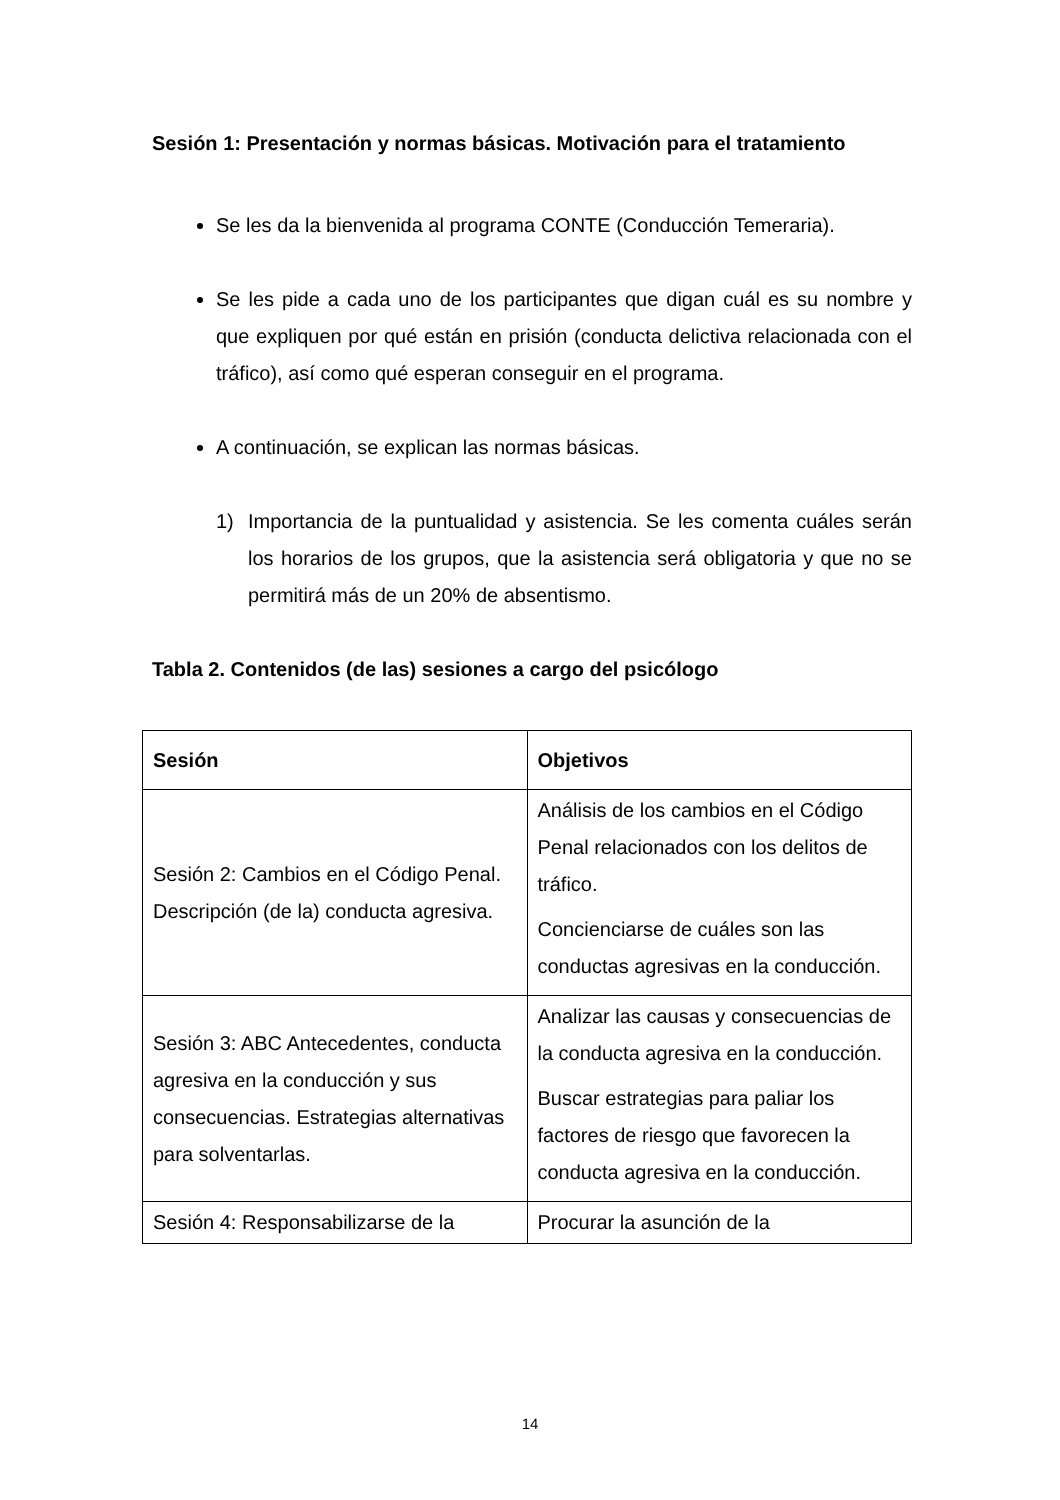Sesión 1: Presentación y normas básicas. Motivación para el tratamiento
Se les da la bienvenida al programa CONTE (Conducción Temeraria).
Se les pide a cada uno de los participantes que digan cuál es su nombre y que expliquen por qué están en prisión (conducta delictiva relacionada con el tráfico), así como qué esperan conseguir en el programa.
A continuación, se explican las normas básicas.
1) Importancia de la puntualidad y asistencia. Se les comenta cuáles serán los horarios de los grupos, que la asistencia será obligatoria y que no se permitirá más de un 20% de absentismo.
Tabla 2. Contenidos (de las) sesiones a cargo del psicólogo
| Sesión | Objetivos |
| --- | --- |
| Sesión 2: Cambios en el Código Penal. Descripción (de la) conducta agresiva. | Análisis de los cambios en el Código Penal relacionados con los delitos de tráfico. Concienciarse de cuáles son las conductas agresivas en la conducción. |
| Sesión 3: ABC Antecedentes, conducta agresiva en la conducción y sus consecuencias. Estrategias alternativas para solventarlas. | Analizar las causas y consecuencias de la conducta agresiva en la conducción. Buscar estrategias para paliar los factores de riesgo que favorecen la conducta agresiva en la conducción. |
| Sesión 4: Responsabilizarse de la | Procurar la asunción de la |
14